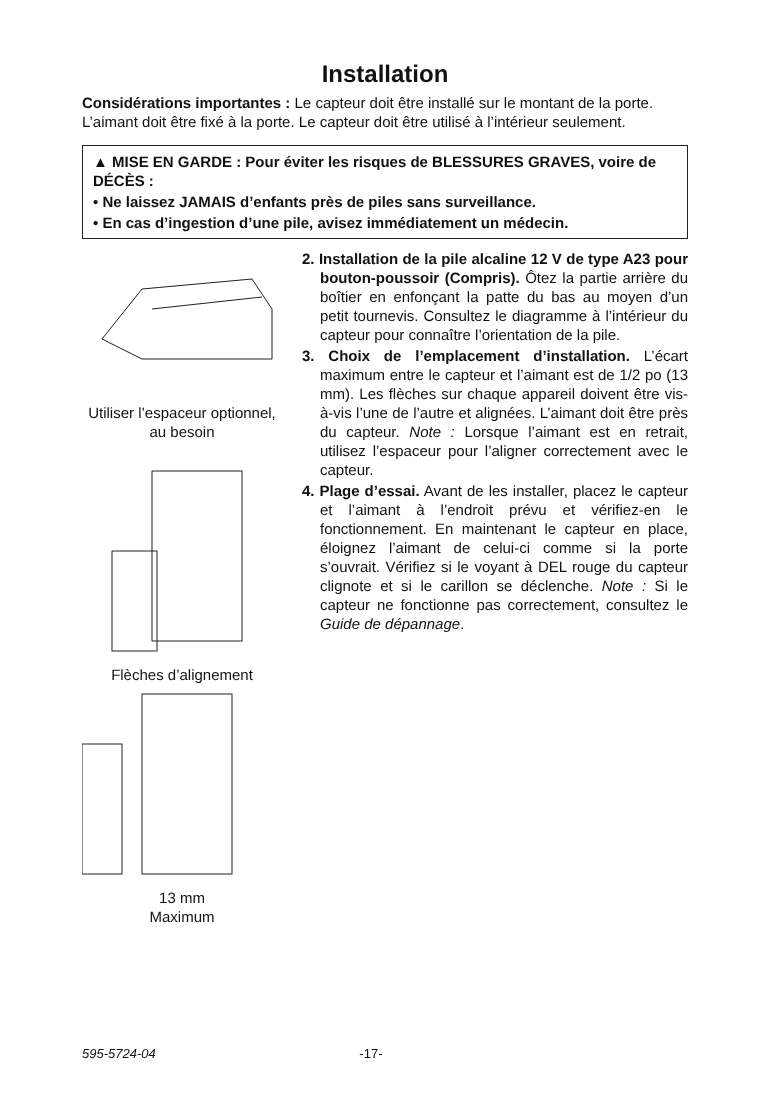Installation
Considérations importantes : Le capteur doit être installé sur le montant de la porte. L’aimant doit être fixé à la porte. Le capteur doit être utilisé à l’intérieur seulement.
▲ MISE EN GARDE : Pour éviter les risques de BLESSURES GRAVES, voire de DÉCÈS :
• Ne laissez JAMAIS d’enfants près de piles sans surveillance.
• En cas d’ingestion d’une pile, avisez immédiatement un médecin.
Utiliser l’espaceur optionnel, au besoin
Flèches d’alignement
13 mm
Maximum
2. Installation de la pile alcaline 12 V de type A23 pour bouton-poussoir (Compris). Ôtez la partie arrière du boîtier en enfonçant la patte du bas au moyen d’un petit tournevis. Consultez le diagramme à l’intérieur du capteur pour connaître l’orientation de la pile.
3. Choix de l’emplacement d’installation. L’écart maximum entre le capteur et l’aimant est de 1/2 po (13 mm). Les flèches sur chaque appareil doivent être vis-à-vis l’une de l’autre et alignées. L’aimant doit être près du capteur. Note : Lorsque l’aimant est en retrait, utilisez l’espaceur pour l’aligner correctement avec le capteur.
4. Plage d’essai. Avant de les installer, placez le capteur et l’aimant à l’endroit prévu et vérifiez-en le fonctionnement. En maintenant le capteur en place, éloignez l’aimant de celui-ci comme si la porte s’ouvrait. Vérifiez si le voyant à DEL rouge du capteur clignote et si le carillon se déclenche. Note : Si le capteur ne fonctionne pas correctement, consultez le Guide de dépannage.
595-5724-04 -17-